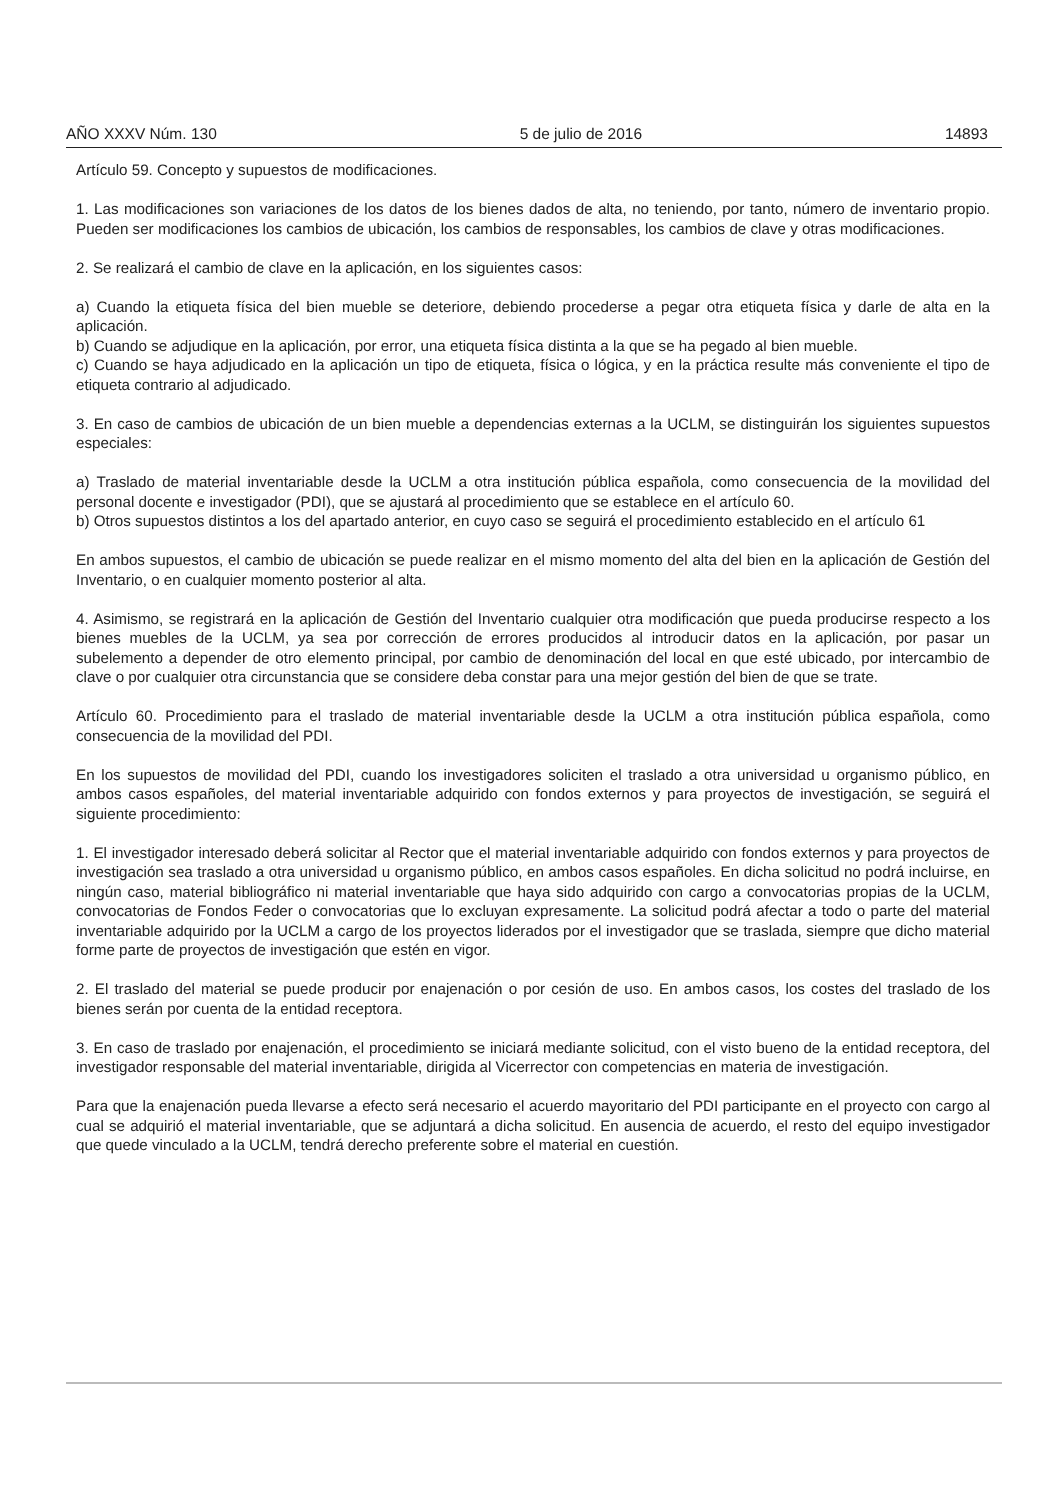AÑO XXXV Núm. 130 5 de julio de 2016 14893
Artículo 59. Concepto y supuestos de modificaciones.
1. Las modificaciones son variaciones de los datos de los bienes dados de alta, no teniendo, por tanto, número de inventario propio. Pueden ser modificaciones los cambios de ubicación, los cambios de responsables, los cambios de clave y otras modificaciones.
2. Se realizará el cambio de clave en la aplicación, en los siguientes casos:
a) Cuando la etiqueta física del bien mueble se deteriore, debiendo procederse a pegar otra etiqueta física y darle de alta en la aplicación.
b) Cuando se adjudique en la aplicación, por error, una etiqueta física distinta a la que se ha pegado al bien mueble.
c) Cuando se haya adjudicado en la aplicación un tipo de etiqueta, física o lógica, y en la práctica resulte más conveniente el tipo de etiqueta contrario al adjudicado.
3. En caso de cambios de ubicación de un bien mueble a dependencias externas a la UCLM, se distinguirán los siguientes supuestos especiales:
a) Traslado de material inventariable desde la UCLM a otra institución pública española, como consecuencia de la movilidad del personal docente e investigador (PDI), que se ajustará al procedimiento que se establece en el artículo 60.
b) Otros supuestos distintos a los del apartado anterior, en cuyo caso se seguirá el procedimiento establecido en el artículo 61
En ambos supuestos, el cambio de ubicación se puede realizar en el mismo momento del alta del bien en la aplicación de Gestión del Inventario, o en cualquier momento posterior al alta.
4. Asimismo, se registrará en la aplicación de Gestión del Inventario cualquier otra modificación que pueda producirse respecto a los bienes muebles de la UCLM, ya sea por corrección de errores producidos al introducir datos en la aplicación, por pasar un subelemento a depender de otro elemento principal, por cambio de denominación del local en que esté ubicado, por intercambio de clave o por cualquier otra circunstancia que se considere deba constar para una mejor gestión del bien de que se trate.
Artículo 60. Procedimiento para el traslado de material inventariable desde la UCLM a otra institución pública española, como consecuencia de la movilidad del PDI.
En los supuestos de movilidad del PDI, cuando los investigadores soliciten el traslado a otra universidad u organismo público, en ambos casos españoles, del material inventariable adquirido con fondos externos y para proyectos de investigación, se seguirá el siguiente procedimiento:
1. El investigador interesado deberá solicitar al Rector que el material inventariable adquirido con fondos externos y para proyectos de investigación sea traslado a otra universidad u organismo público, en ambos casos españoles. En dicha solicitud no podrá incluirse, en ningún caso, material bibliográfico ni material inventariable que haya sido adquirido con cargo a convocatorias propias de la UCLM, convocatorias de Fondos Feder o convocatorias que lo excluyan expresamente. La solicitud podrá afectar a todo o parte del material inventariable adquirido por la UCLM a cargo de los proyectos liderados por el investigador que se traslada, siempre que dicho material forme parte de proyectos de investigación que estén en vigor.
2. El traslado del material se puede producir por enajenación o por cesión de uso. En ambos casos, los costes del traslado de los bienes serán por cuenta de la entidad receptora.
3. En caso de traslado por enajenación, el procedimiento se iniciará mediante solicitud, con el visto bueno de la entidad receptora, del investigador responsable del material inventariable, dirigida al Vicerrector con competencias en materia de investigación.
Para que la enajenación pueda llevarse a efecto será necesario el acuerdo mayoritario del PDI participante en el proyecto con cargo al cual se adquirió el material inventariable, que se adjuntará a dicha solicitud. En ausencia de acuerdo, el resto del equipo investigador que quede vinculado a la UCLM, tendrá derecho preferente sobre el material en cuestión.